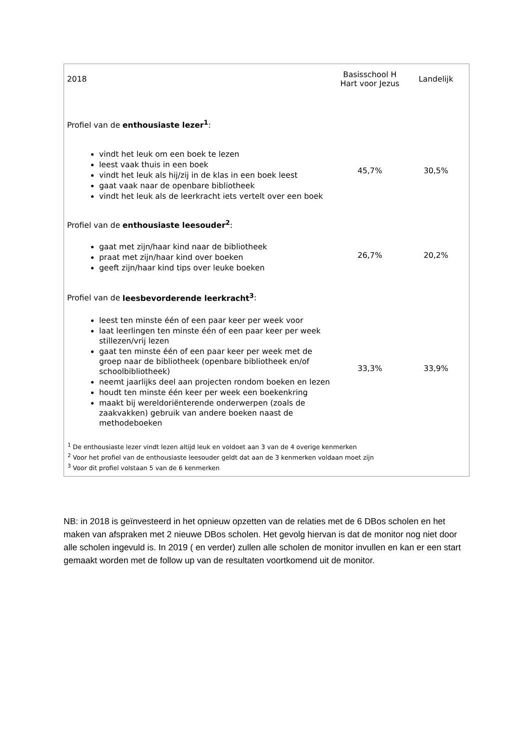| 2018 | Basisschool H Hart voor Jezus | Landelijk |
| --- | --- | --- |
| Profiel van de enthousiaste lezer<sup>1</sup> : | | |
| vindt het leuk om een boek te lezen leest vaak thuis in een boek vindt het leuk als hij/zij in de klas in een boek leest gaat vaak naar de openbare bibliotheek vindt het leuk als de leerkracht iets vertelt over een boek | 45,7% | 30,5% |
| Profiel van de enthousiaste leesouder<sup>2</sup> : | | |
| gaat met zijn/haar kind naar de bibliotheek praat met zijn/haar kind over boeken geeft zijn/haar kind tips over leuke boeken | 26,7% | 20,2% |
| Profiel van de leesbevorderende leerkracht<sup>3</sup> : | | |
| leest ten minste één of een paar keer per week voor laat leerlingen ten minste één of een paar keer per week stillezen/vrij lezen gaat ten minste één of een paar keer per week met de groep naar de bibliotheek (openbare bibliotheek en/of schoolbibliotheek) neemt jaarlijks deel aan projecten rondom boeken en lezen houdt ten minste één keer per week een boekenkring maakt bij wereldoriënterende onderwerpen (zoals de zaakvakken) gebruik van andere boeken naast de methodeboeken | 33,3% | 33,9% |
| <sup>1</sup> De enthousiaste lezer vindt lezen altijd leuk en voldoet aan 3 van de 4 overige kenmerken <sup>2</sup> Voor het profiel van de enthousiaste leesouder geldt dat aan de 3 kenmerken voldaan moet zijn <sup>3</sup> Voor dit profiel volstaan 5 van de 6 kenmerken | | |
NB: in 2018 is geïnvesteerd in het opnieuw opzetten van de relaties met de 6 DBos scholen en het maken van afspraken met 2 nieuwe DBos scholen. Het gevolg hiervan is dat de monitor nog niet door alle scholen ingevuld is. In 2019 ( en verder) zullen alle scholen de monitor invullen en kan er een start gemaakt worden met de follow up van de resultaten voortkomend uit de monitor.